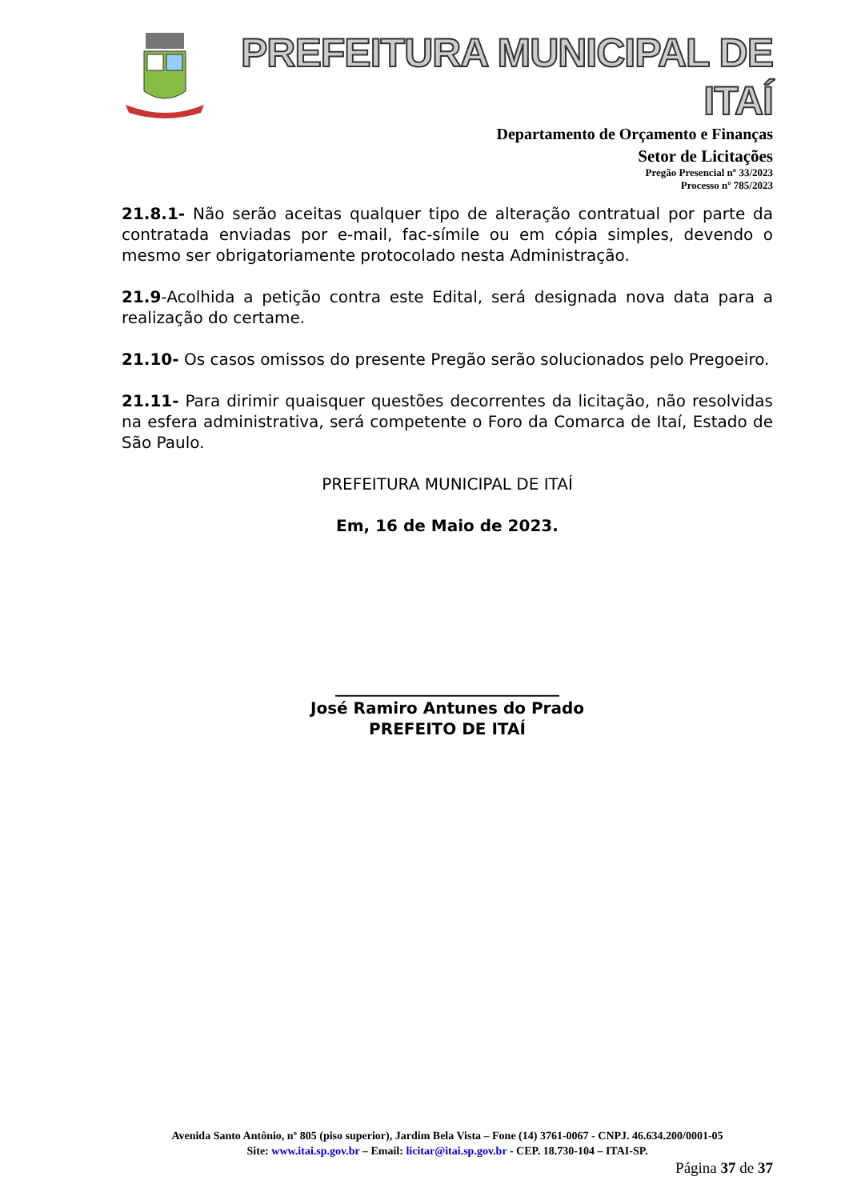PREFEITURA MUNICIPAL DE ITAÍ
Departamento de Orçamento e Finanças
Setor de Licitações
Pregão Presencial nº 33/2023
Processo nº 785/2023
21.8.1- Não serão aceitas qualquer tipo de alteração contratual por parte da contratada enviadas por e-mail, fac-símile ou em cópia simples, devendo o mesmo ser obrigatoriamente protocolado nesta Administração.
21.9-Acolhida a petição contra este Edital, será designada nova data para a realização do certame.
21.10- Os casos omissos do presente Pregão serão solucionados pelo Pregoeiro.
21.11- Para dirimir quaisquer questões decorrentes da licitação, não resolvidas na esfera administrativa, será competente o Foro da Comarca de Itaí, Estado de São Paulo.
PREFEITURA MUNICIPAL DE ITAÍ
Em, 16 de Maio de 2023.
____________________________
José Ramiro Antunes do Prado
PREFEITO DE ITAÍ
Avenida Santo Antônio, nº 805 (piso superior), Jardim Bela Vista – Fone (14) 3761-0067 - CNPJ. 46.634.200/0001-05
Site: www.itai.sp.gov.br – Email: licitar@itai.sp.gov.br - CEP. 18.730-104 – ITAI-SP.
Página 37 de 37